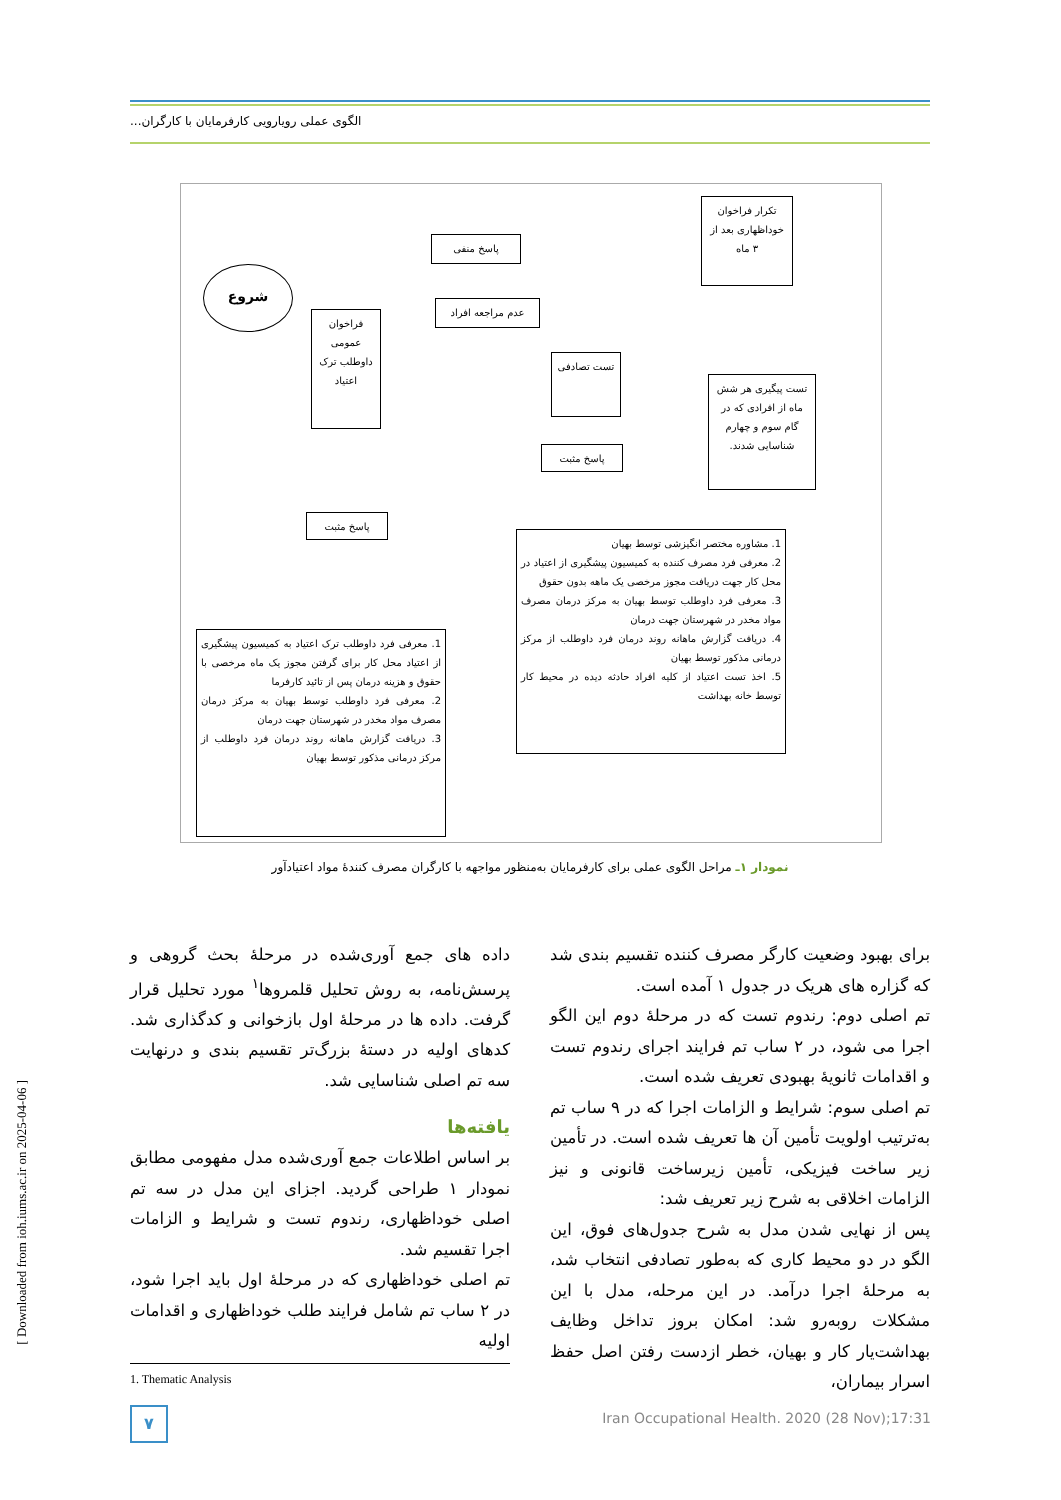الگوی عملی رویارویی کارفرمایان با کارگران...
شروع
فراخوان عمومی داوطلب ترک اعتیاد
پاسخ منفی
عدم مراجعه افراد
تکرار فراخوان خوداظهاری بعد از ۳ ماه
تست تصادفی
پاسخ مثبت
تست پیگیری هر شش ماه از افرادی که در گام سوم و چهارم شناسایی شدند.
پاسخ مثبت
1. مشاوره مختصر انگیزشی توسط بهیان
2. معرفی فرد مصرف کننده به کمیسیون پیشگیری از اعتیاد در محل کار جهت دریافت مجوز مرخصی یک ماهه بدون حقوق
3. معرفی فرد داوطلب توسط بهیان به مرکز درمان مصرف مواد مخدر در شهرستان جهت درمان
4. دریافت گزارش ماهانه روند درمان فرد داوطلب از مرکز درمانی مذکور توسط بهیان
5. اخذ تست اعتیاد از کلیه افراد حادثه دیده در محیط کار توسط خانه بهداشت
1. معرفی فرد داوطلب ترک اعتیاد به کمیسیون پیشگیری از اعتیاد محل کار برای گرفتن مجوز یک ماه مرخصی با حقوق و هزینه درمان پس از تائید کارفرما
2. معرفی فرد داوطلب توسط بهیان به مرکز درمان مصرف مواد مخدر در شهرستان جهت درمان
3. دریافت گزارش ماهانه روند درمان فرد داوطلب از مرکز درمانی مذکور توسط بهیان
نمودار ۱ـ مراحل الگوی عملی برای کارفرمایان به‌منظور مواجهه با کارگران مصرف کنندهٔ مواد اعتیادآور
داده های جمع آوری‌شده در مرحلهٔ بحث گروهی و پرسش‌نامه، به روش تحلیل قلمروها<sup>۱</sup> مورد تحلیل قرار گرفت. داده ها در مرحلهٔ اول بازخوانی و کدگذاری شد. کدهای اولیه در دستهٔ بزرگ‌تر تقسیم بندی و درنهایت سه تم اصلی شناسایی شد.
یافته‌ها
بر اساس اطلاعات جمع آوری‌شده مدل مفهومی مطابق نمودار ۱ طراحی گردید. اجزای این مدل در سه تم اصلی خوداظهاری، رندوم تست و شرایط و الزامات اجرا تقسیم شد.
تم اصلی خوداظهاری که در مرحلهٔ اول باید اجرا شود، در ۲ ساب تم شامل فرایند طلب خوداظهاری و اقدامات اولیه
1. Thematic Analysis
برای بهبود وضعیت کارگر مصرف کننده تقسیم بندی شد که گزاره های هریک در جدول ۱ آمده است.
تم اصلی دوم: رندوم تست که در مرحلهٔ دوم این الگو اجرا می شود، در ۲ ساب تم فرایند اجرای رندوم تست و اقدامات ثانویهٔ بهبودی تعریف شده است.
تم اصلی سوم: شرایط و الزامات اجرا که در ۹ ساب تم به‌ترتیب اولویت تأمین آن ها تعریف شده است. در تأمین زیر ساخت فیزیکی، تأمین زیرساخت قانونی و نیز الزامات اخلاقی به شرح زیر تعریف شد:
پس از نهایی شدن مدل به شرح جدول‌های فوق، این الگو در دو محیط کاری که به‌طور تصادفی انتخاب شد، به مرحلهٔ اجرا درآمد. در این مرحله، مدل با این مشکلات روبه‌رو شد: امکان بروز تداخل وظایف بهداشت‌یار کار و بهیان، خطر ازدست رفتن اصل حفظ اسرار بیماران،
[ Downloaded from ioh.iums.ac.ir on 2025-04-06 ]
۷
Iran Occupational Health. 2020 (28 Nov);17:31